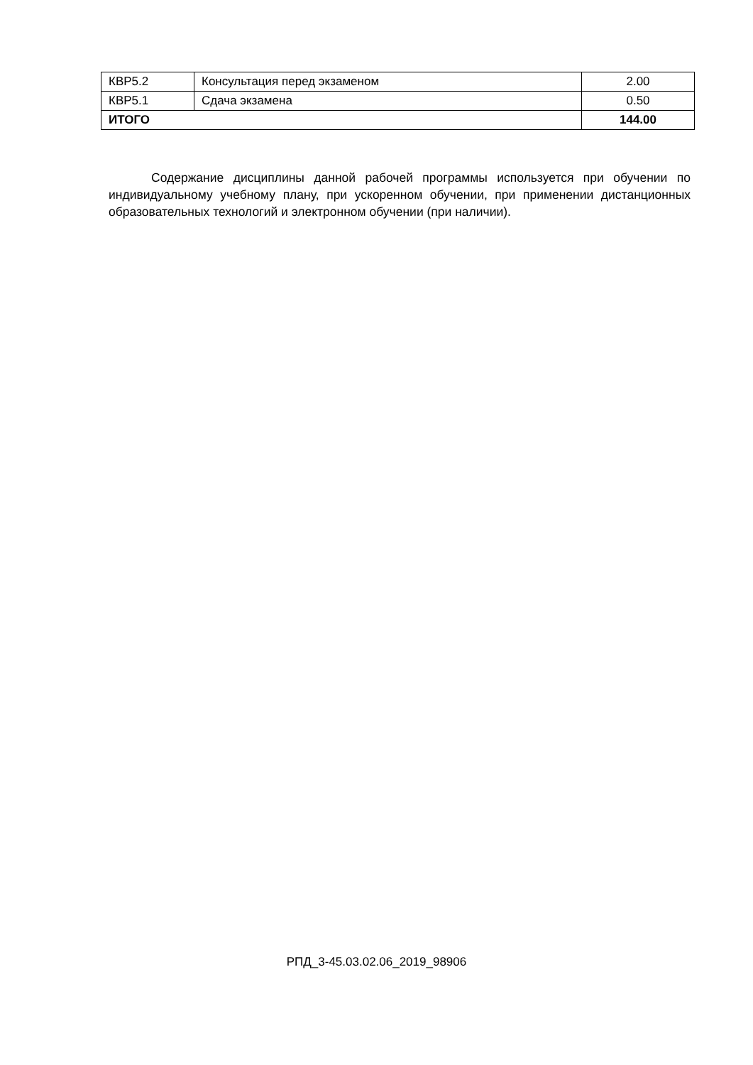| КВР5.2 | Консультация перед экзаменом | 2.00 |
| КВР5.1 | Сдача экзамена | 0.50 |
| ИТОГО | | 144.00 |
Содержание дисциплины данной рабочей программы используется при обучении по индивидуальному учебному плану, при ускоренном обучении, при применении дистанционных образовательных технологий и электронном обучении (при наличии).
РПД_3-45.03.02.06_2019_98906